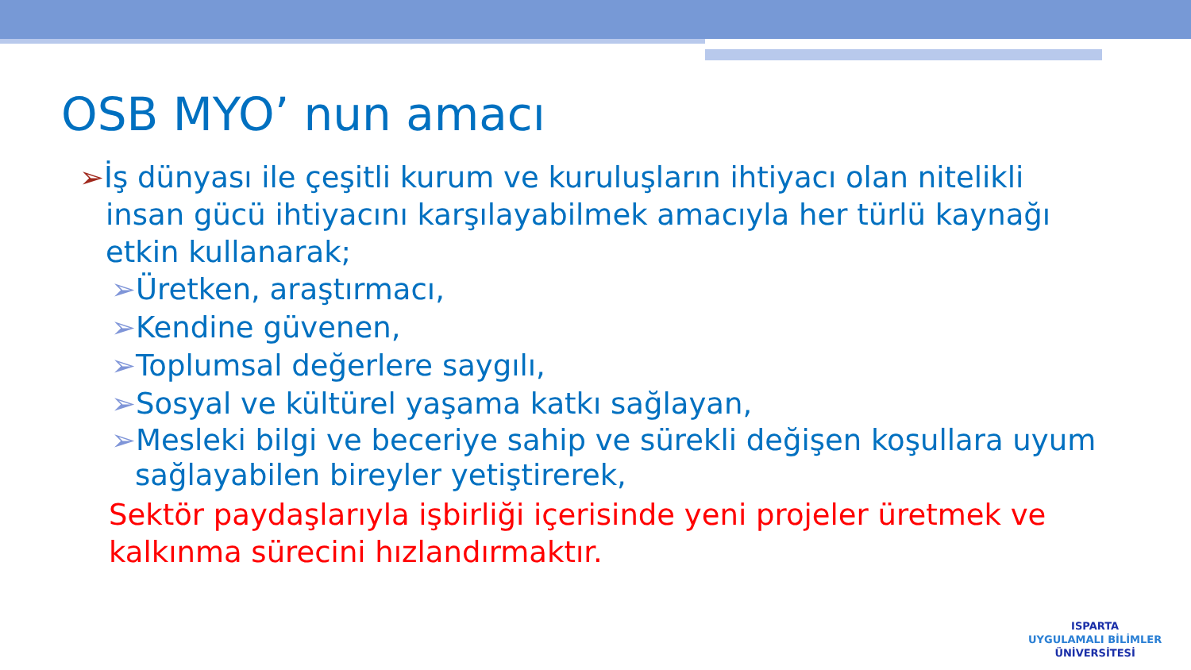OSB MYO’ nun amacı
➢İş dünyası ile çeşitli kurum ve kuruluşların ihtiyacı olan nitelikli insan gücü ihtiyacını karşılayabilmek amacıyla her türlü kaynağı etkin kullanarak;
➢Üretken, araştırmacı,
➢Kendine güvenen,
➢Toplumsal değerlere saygılı,
➢Sosyal ve kültürel yaşama katkı sağlayan,
➢Mesleki bilgi ve beceriye sahip ve sürekli değişen koşullara uyum sağlayabilen bireyler yetiştirerek,
Sektör paydaşlarıyla işbirliği içerisinde yeni projeler üretmek ve kalkınma sürecini hızlandırmaktır.
ISPARTA
UYGULAMALI BİLİMLER
ÜNİVERSİTESİ